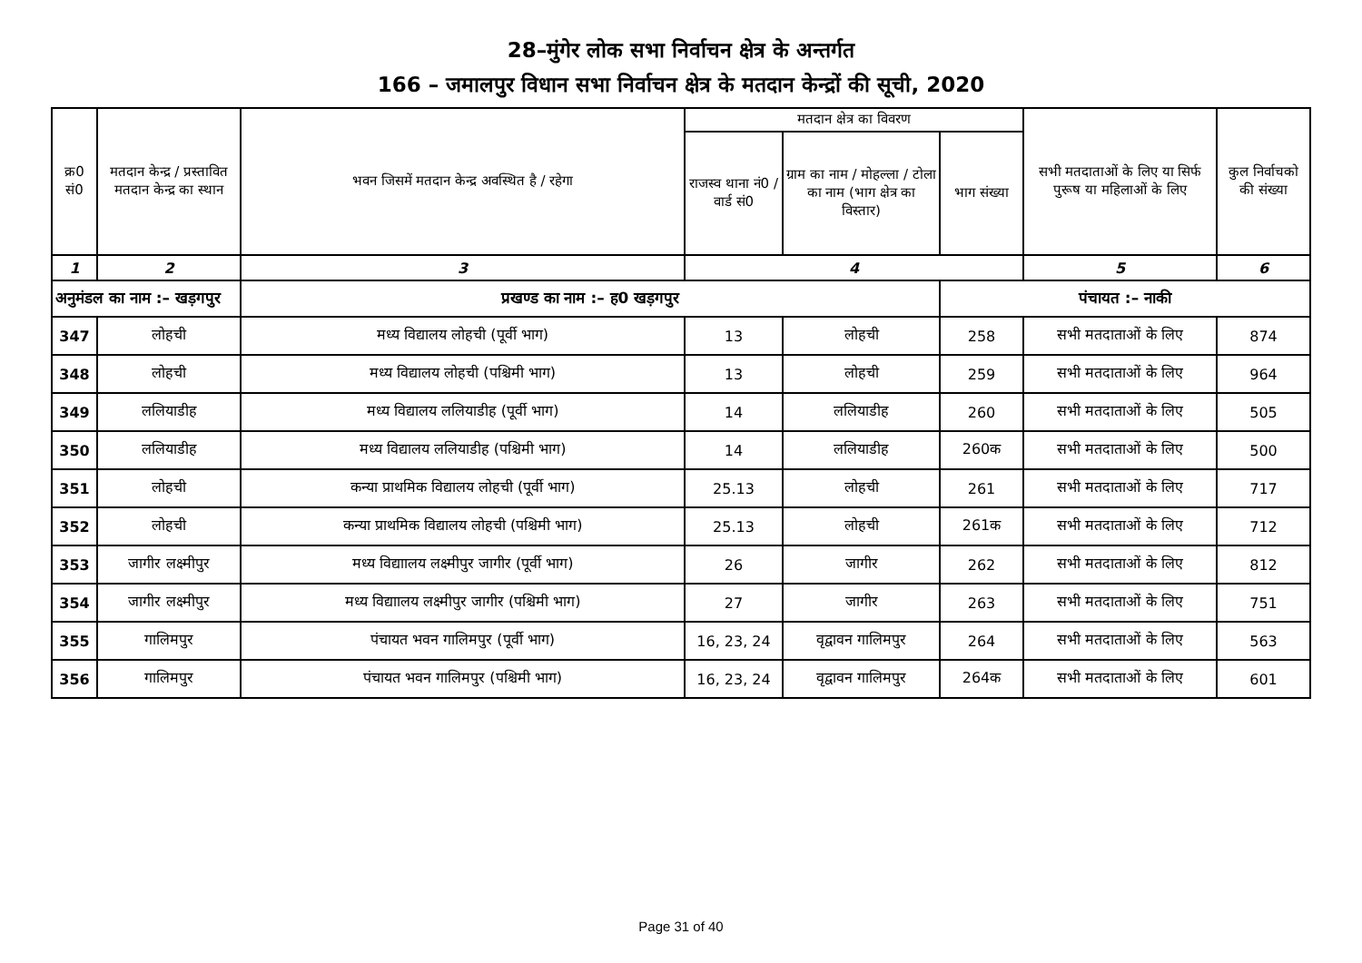28–मुंगेर लोक सभा निर्वाचन क्षेत्र के अन्तर्गत
166 – जमालपुर विधान सभा निर्वाचन क्षेत्र के मतदान केन्द्रों की सूची, 2020
| क्र0 सं0 | मतदान केन्द्र / प्रस्तावित मतदान केन्द्र का स्थान | भवन जिसमें मतदान केन्द्र अवस्थित है / रहेगा | मतदान क्षेत्र का विवरण | | | सभी मतदाताओं के लिए या सिर्फ पुरूष या महिलाओं के लिए | कुल निर्वाचको की संख्या |
| --- | --- | --- | --- | --- | --- | --- | --- |
| | | | राजस्व थाना नं0 / वार्ड सं0 | ग्राम का नाम / मोहल्ला / टोला का नाम (भाग क्षेत्र का विस्तार) | भाग संख्या | | |
| 1 | 2 | 3 | 4 | | | 5 | 6 |
| अनुमंडल का नाम :– खड़गपुर | | प्रखण्ड का नाम :– ह0 खड़गपुर | | | पंचायत :– नाकी | | |
| 347 | लोहची | मध्य विद्यालय लोहची (पूर्वी भाग) | 13 | लोहची | 258 | सभी मतदाताओं के लिए | 874 |
| 348 | लोहची | मध्य विद्यालय लोहची (पश्चिमी भाग) | 13 | लोहची | 259 | सभी मतदाताओं के लिए | 964 |
| 349 | ललियाडीह | मध्य विद्यालय ललियाडीह (पूर्वी भाग) | 14 | ललियाडीह | 260 | सभी मतदाताओं के लिए | 505 |
| 350 | ललियाडीह | मध्य विद्यालय ललियाडीह (पश्चिमी भाग) | 14 | ललियाडीह | 260क | सभी मतदाताओं के लिए | 500 |
| 351 | लोहची | कन्या प्राथमिक विद्यालय लोहची (पूर्वी भाग) | 25.13 | लोहची | 261 | सभी मतदाताओं के लिए | 717 |
| 352 | लोहची | कन्या प्राथमिक विद्यालय लोहची (पश्चिमी भाग) | 25.13 | लोहची | 261क | सभी मतदाताओं के लिए | 712 |
| 353 | जागीर लक्ष्मीपुर | मध्य विद्याालय लक्ष्मीपुर जागीर (पूर्वी भाग) | 26 | जागीर | 262 | सभी मतदाताओं के लिए | 812 |
| 354 | जागीर लक्ष्मीपुर | मध्य विद्याालय लक्ष्मीपुर जागीर (पश्चिमी भाग) | 27 | जागीर | 263 | सभी मतदाताओं के लिए | 751 |
| 355 | गालिमपुर | पंचायत भवन गालिमपुर (पूर्वी भाग) | 16, 23, 24 | वृद्वावन गालिमपुर | 264 | सभी मतदाताओं के लिए | 563 |
| 356 | गालिमपुर | पंचायत भवन गालिमपुर (पश्चिमी भाग) | 16, 23, 24 | वृद्वावन गालिमपुर | 264क | सभी मतदाताओं के लिए | 601 |
Page 31 of 40